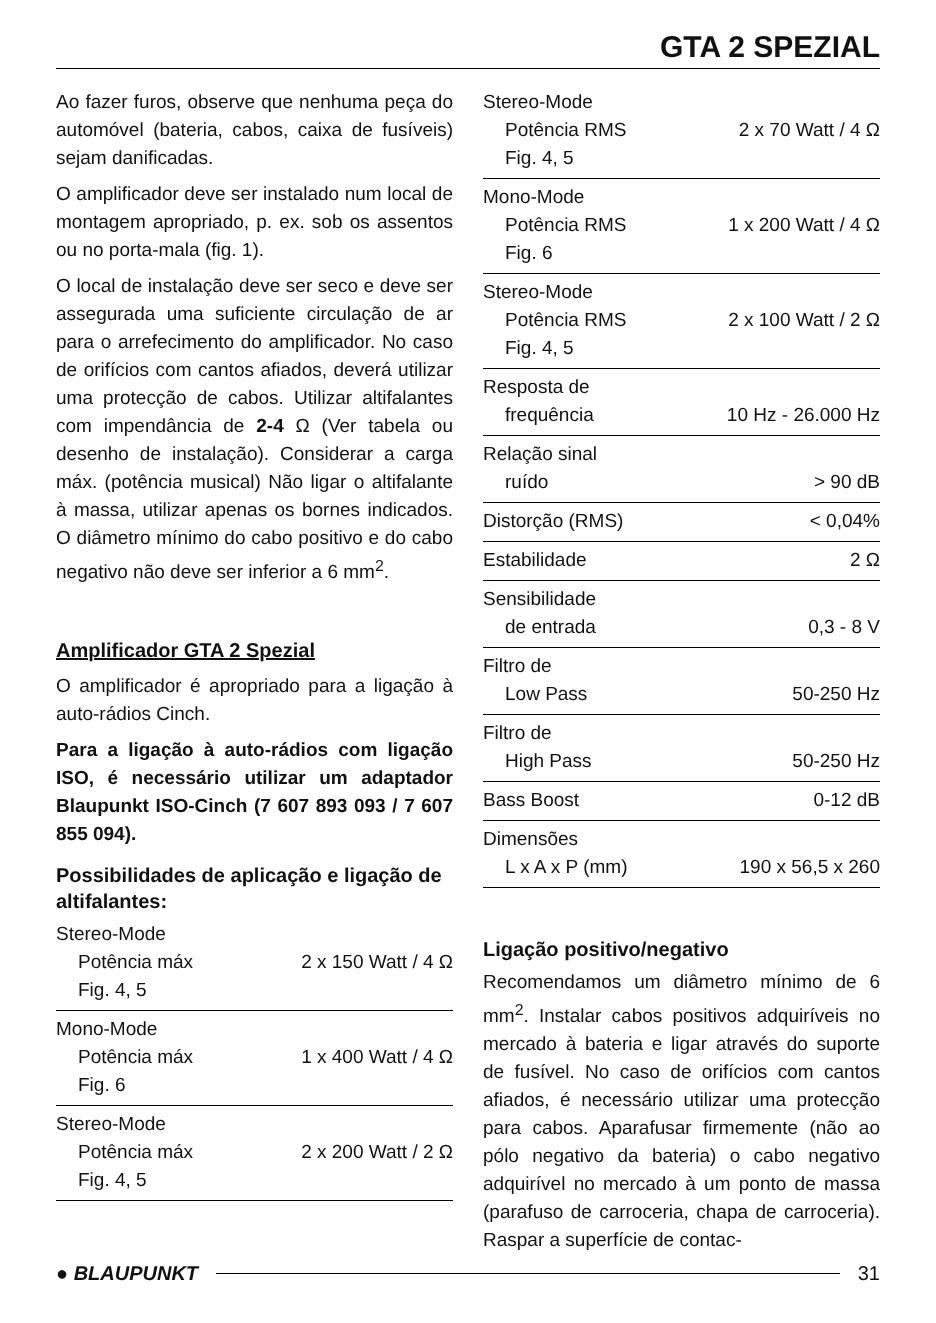GTA 2 SPEZIAL
Ao fazer furos, observe que nenhuma peça do automóvel (bateria, cabos, caixa de fusíveis) sejam danificadas.
O amplificador deve ser instalado num local de montagem apropriado, p. ex. sob os assentos ou no porta-mala (fig. 1).
O local de instalação deve ser seco e deve ser assegurada uma suficiente circulação de ar para o arrefecimento do amplificador. No caso de orifícios com cantos afiados, deverá utilizar uma protecção de cabos. Utilizar altifalantes com impendância de 2-4 Ω (Ver tabela ou desenho de instalação). Considerar a carga máx. (potência musical) Não ligar o altifalante à massa, utilizar apenas os bornes indicados. O diâmetro mínimo do cabo positivo e do cabo negativo não deve ser inferior a 6 mm<sup>2</sup>.
Amplificador GTA 2 Spezial
O amplificador é apropriado para a ligação à auto-rádios Cinch.
Para a ligação à auto-rádios com ligação ISO, é necessário utilizar um adaptador Blaupunkt ISO-Cinch (7 607 893 093 / 7 607 855 094).
Possibilidades de aplicação e ligação de altifalantes:
| Stereo-Mode | |
| Potência máx | 2 x 150 Watt / 4 Ω |
| Fig. 4, 5 | |
| Mono-Mode | |
| Potência máx | 1 x 400 Watt / 4 Ω |
| Fig. 6 | |
| Stereo-Mode | |
| Potência máx | 2 x 200 Watt / 2 Ω |
| Fig. 4, 5 | |
| Stereo-Mode | |
| Potência RMS | 2 x 70 Watt / 4 Ω |
| Fig. 4, 5 | |
| Mono-Mode | |
| Potência RMS | 1 x 200 Watt / 4 Ω |
| Fig. 6 | |
| Stereo-Mode | |
| Potência RMS | 2 x 100 Watt / 2 Ω |
| Fig. 4, 5 | |
| Resposta de | |
| frequência | 10 Hz - 26.000 Hz |
| Relação sinal | |
| ruído | > 90 dB |
| Distorção (RMS) | < 0,04% |
| Estabilidade | 2 Ω |
| Sensibilidade | |
| de entrada | 0,3 - 8 V |
| Filtro de | |
| Low Pass | 50-250 Hz |
| Filtro de | |
| High Pass | 50-250 Hz |
| Bass Boost | 0-12 dB |
| Dimensões | |
| L x A x P (mm) | 190 x 56,5 x 260 |
Ligação positivo/negativo
Recomendamos um diâmetro mínimo de 6 mm<sup>2</sup>. Instalar cabos positivos adquiríveis no mercado à bateria e ligar através do suporte de fusível. No caso de orifícios com cantos afiados, é necessário utilizar uma protecção para cabos. Aparafusar firmemente (não ao pólo negativo da bateria) o cabo negativo adquirível no mercado à um ponto de massa (parafuso de carroceria, chapa de carroceria). Raspar a superfície de contac-
● BLAUPUNKT 31